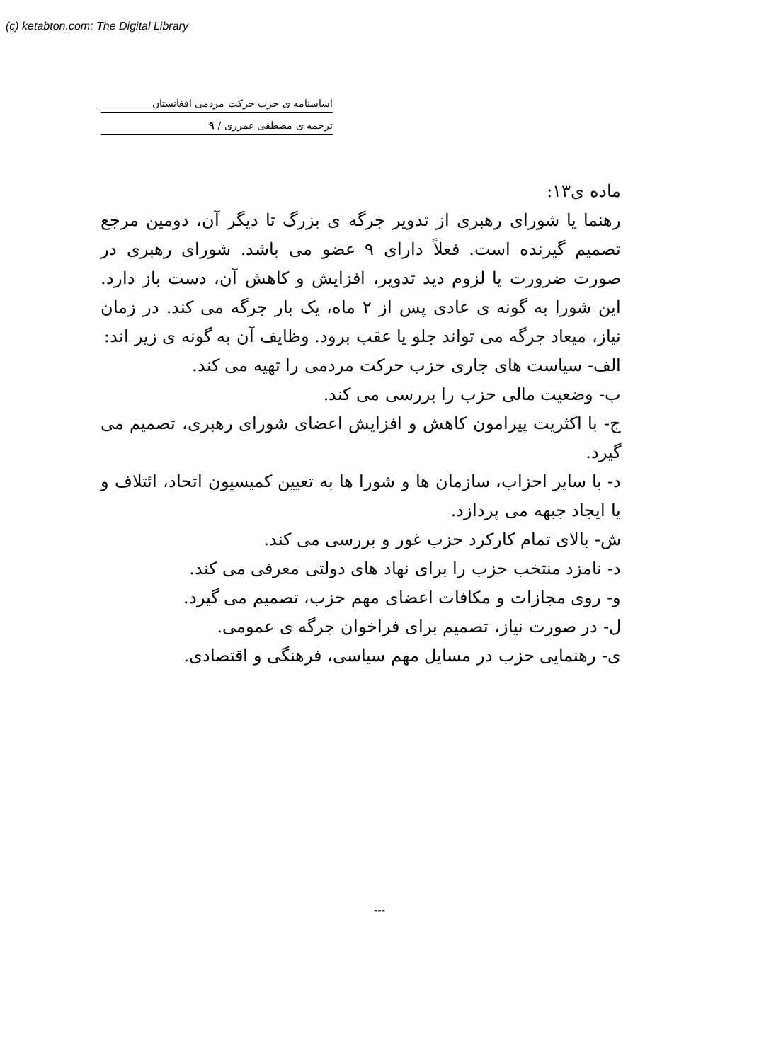(c) ketabton.com: The Digital Library
اساسنامه ی حزب حرکت مردمی افغانستان
ترجمه ی مصطفی عمرزی / ۹
ماده ی۱۳:
رهنما یا شورای رهبری از تدویر جرگه ی بزرگ تا دیگر آن، دومین مرجع تصمیم گیرنده است. فعلاً دارای ۹ عضو می باشد. شورای رهبری در صورت ضرورت یا لزوم دید تدویر، افزایش و کاهش آن، دست باز دارد. این شورا به گونه ی عادی پس از ۲ ماه، یک بار جرگه می کند. در زمان نیاز، میعاد جرگه می تواند جلو یا عقب برود. وظایف آن به گونه ی زیر اند:
الف- سیاست های جاری حزب حرکت مردمی را تهیه می کند.
ب- وضعیت مالی حزب را بررسی می کند.
ج- با اکثریت پیرامون کاهش و افزایش اعضای شورای رهبری، تصمیم می گیرد.
د- با سایر احزاب، سازمان ها و شورا ها به تعیین کمیسیون اتحاد، ائتلاف و یا ایجاد جبهه می پردازد.
ش- بالای تمام کارکرد حزب غور و بررسی می کند.
د- نامزد منتخب حزب را برای نهاد های دولتی معرفی می کند.
و- روی مجازات و مکافات اعضای مهم حزب، تصمیم می گیرد.
ل- در صورت نیاز، تصمیم برای فراخوان جرگه ی عمومی.
ی- رهنمایی حزب در مسایل مهم سیاسی، فرهنگی و اقتصادی.
---